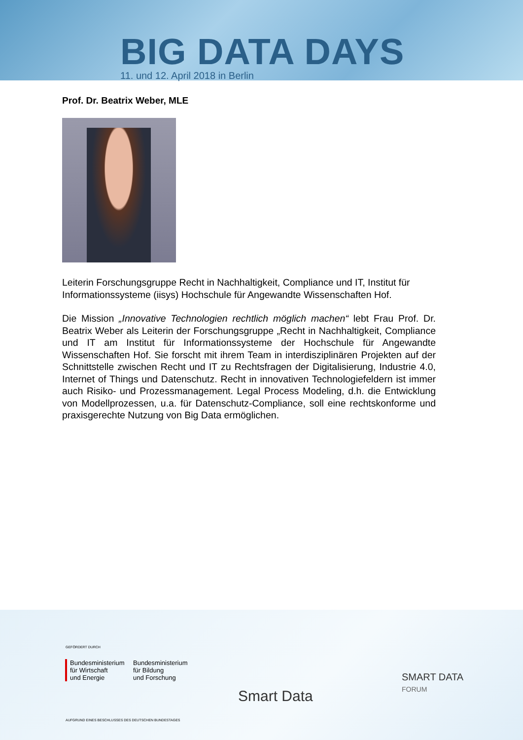BIG DATA DAYS
11. und 12. April 2018 in Berlin
Prof. Dr. Beatrix Weber, MLE
Leiterin Forschungsgruppe Recht in Nachhaltigkeit, Compliance und IT, Institut für Informationssysteme (iisys) Hochschule für Angewandte Wissenschaften Hof.
Die Mission „Innovative Technologien rechtlich möglich machen“ lebt Frau Prof. Dr. Beatrix Weber als Leiterin der Forschungsgruppe „Recht in Nachhaltigkeit, Compliance und IT am Institut für Informationssysteme der Hochschule für Angewandte Wissenschaften Hof. Sie forscht mit ihrem Team in interdisziplinären Projekten auf der Schnittstelle zwischen Recht und IT zu Rechtsfragen der Digitalisierung, Industrie 4.0, Internet of Things und Datenschutz. Recht in innovativen Technologiefeldern ist immer auch Risiko- und Prozessmanagement. Legal Process Modeling, d.h. die Entwicklung von Modellprozessen, u.a. für Datenschutz-Compliance, soll eine rechtskonforme und praxisgerechte Nutzung von Big Data ermöglichen.
GEFÖRDERT DURCH
Bundesministerium
für Wirtschaft
und Energie
Bundesministerium
für Bildung
und Forschung
Smart Data
SMART DATA
FORUM
AUFGRUND EINES BESCHLUSSES DES DEUTSCHEN BUNDESTAGES